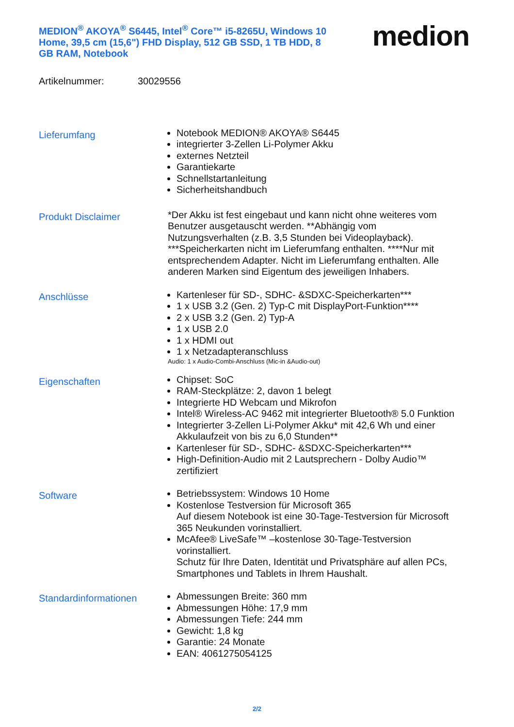MEDION<sup>®</sup> AKOYA<sup>®</sup> S6445, Intel<sup>®</sup> Core™ i5-8265U, Windows 10 Home, 39,5 cm (15,6") FHD Display, 512 GB SSD, 1 TB HDD, 8 GB RAM, Notebook
medion
Artikelnummer: 30029556
Lieferumfang
Notebook MEDION® AKOYA® S6445
integrierter 3-Zellen Li-Polymer Akku
externes Netzteil
Garantiekarte
Schnellstartanleitung
Sicherheitshandbuch
Produkt Disclaimer
*Der Akku ist fest eingebaut und kann nicht ohne weiteres vom Benutzer ausgetauscht werden. **Abhängig vom Nutzungsverhalten (z.B. 3,5 Stunden bei Videoplayback). ***Speicherkarten nicht im Lieferumfang enthalten. ****Nur mit entsprechendem Adapter. Nicht im Lieferumfang enthalten. Alle anderen Marken sind Eigentum des jeweiligen Inhabers.
Anschlüsse
Kartenleser für SD-, SDHC- &SDXC-Speicherkarten***
1 x USB 3.2 (Gen. 2) Typ-C mit DisplayPort-Funktion****
2 x USB 3.2 (Gen. 2) Typ-A
1 x USB 2.0
1 x HDMI out
1 x Netzadapteranschluss
Audio: 1 x Audio-Combi-Anschluss (Mic-in &Audio-out)
Eigenschaften
Chipset: SoC
RAM-Steckplätze: 2, davon 1 belegt
Integrierte HD Webcam und Mikrofon
Intel® Wireless-AC 9462 mit integrierter Bluetooth® 5.0 Funktion
Integrierter 3-Zellen Li-Polymer Akku* mit 42,6 Wh und einer Akkulaufzeit von bis zu 6,0 Stunden**
Kartenleser für SD-, SDHC- &SDXC-Speicherkarten***
High-Definition-Audio mit 2 Lautsprechern - Dolby Audio™ zertifiziert
Software
Betriebssystem: Windows 10 Home
Kostenlose Testversion für Microsoft 365
Auf diesem Notebook ist eine 30-Tage-Testversion für Microsoft 365 Neukunden vorinstalliert.
McAfee® LiveSafe™ –kostenlose 30-Tage-Testversion vorinstalliert.
Schutz für Ihre Daten, Identität und Privatsphäre auf allen PCs, Smartphones und Tablets in Ihrem Haushalt.
Standardinformationen
Abmessungen Breite: 360 mm
Abmessungen Höhe: 17,9 mm
Abmessungen Tiefe: 244 mm
Gewicht: 1,8 kg
Garantie: 24 Monate
EAN: 4061275054125
2/2